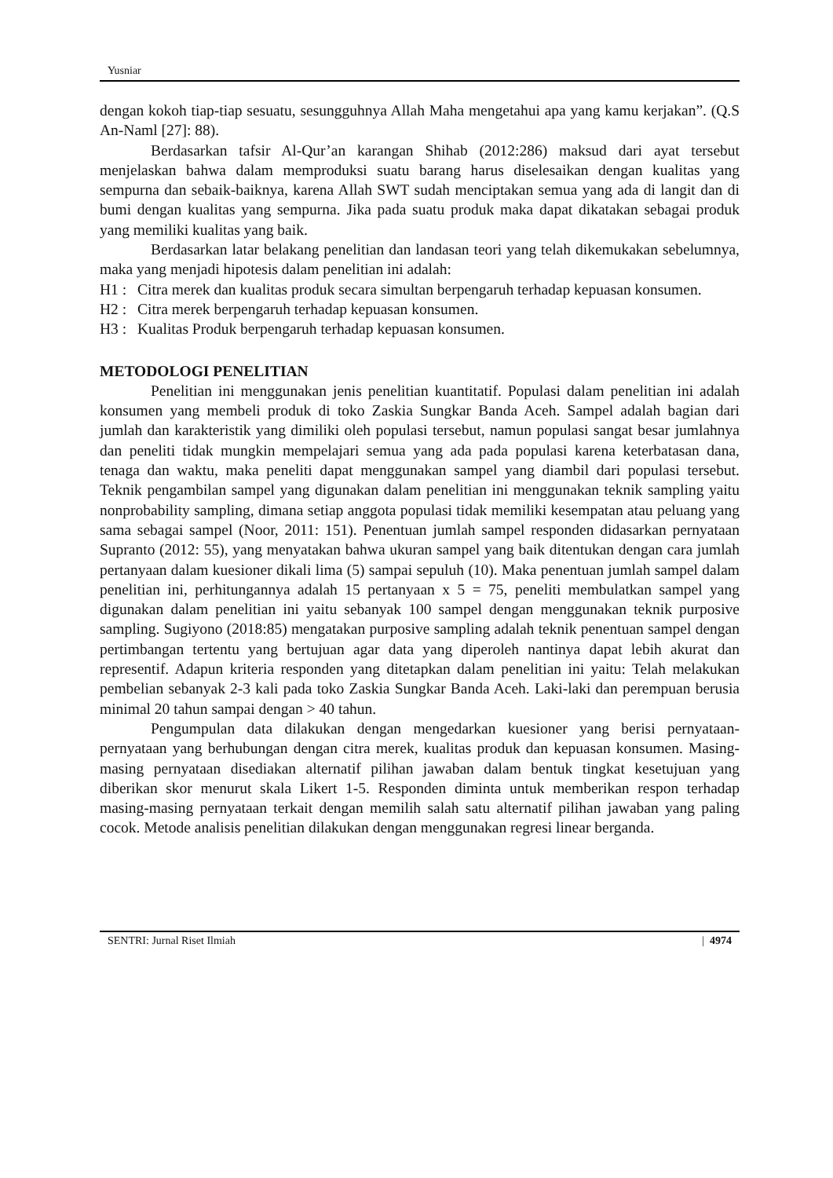Yusniar
dengan kokoh tiap-tiap sesuatu, sesungguhnya Allah Maha mengetahui apa yang kamu kerjakan”. (Q.S An-Naml [27]: 88).
Berdasarkan tafsir Al-Qur’an karangan Shihab (2012:286) maksud dari ayat tersebut menjelaskan bahwa dalam memproduksi suatu barang harus diselesaikan dengan kualitas yang sempurna dan sebaik-baiknya, karena Allah SWT sudah menciptakan semua yang ada di langit dan di bumi dengan kualitas yang sempurna. Jika pada suatu produk maka dapat dikatakan sebagai produk yang memiliki kualitas yang baik.
Berdasarkan latar belakang penelitian dan landasan teori yang telah dikemukakan sebelumnya, maka yang menjadi hipotesis dalam penelitian ini adalah:
H1 : Citra merek dan kualitas produk secara simultan berpengaruh terhadap kepuasan konsumen.
H2 : Citra merek berpengaruh terhadap kepuasan konsumen.
H3 : Kualitas Produk berpengaruh terhadap kepuasan konsumen.
METODOLOGI PENELITIAN
Penelitian ini menggunakan jenis penelitian kuantitatif. Populasi dalam penelitian ini adalah konsumen yang membeli produk di toko Zaskia Sungkar Banda Aceh. Sampel adalah bagian dari jumlah dan karakteristik yang dimiliki oleh populasi tersebut, namun populasi sangat besar jumlahnya dan peneliti tidak mungkin mempelajari semua yang ada pada populasi karena keterbatasan dana, tenaga dan waktu, maka peneliti dapat menggunakan sampel yang diambil dari populasi tersebut. Teknik pengambilan sampel yang digunakan dalam penelitian ini menggunakan teknik sampling yaitu nonprobability sampling, dimana setiap anggota populasi tidak memiliki kesempatan atau peluang yang sama sebagai sampel (Noor, 2011: 151). Penentuan jumlah sampel responden didasarkan pernyataan Supranto (2012: 55), yang menyatakan bahwa ukuran sampel yang baik ditentukan dengan cara jumlah pertanyaan dalam kuesioner dikali lima (5) sampai sepuluh (10). Maka penentuan jumlah sampel dalam penelitian ini, perhitungannya adalah 15 pertanyaan x 5 = 75, peneliti membulatkan sampel yang digunakan dalam penelitian ini yaitu sebanyak 100 sampel dengan menggunakan teknik purposive sampling. Sugiyono (2018:85) mengatakan purposive sampling adalah teknik penentuan sampel dengan pertimbangan tertentu yang bertujuan agar data yang diperoleh nantinya dapat lebih akurat dan representif. Adapun kriteria responden yang ditetapkan dalam penelitian ini yaitu: Telah melakukan pembelian sebanyak 2-3 kali pada toko Zaskia Sungkar Banda Aceh. Laki-laki dan perempuan berusia minimal 20 tahun sampai dengan > 40 tahun.
Pengumpulan data dilakukan dengan mengedarkan kuesioner yang berisi pernyataan-pernyataan yang berhubungan dengan citra merek, kualitas produk dan kepuasan konsumen. Masing-masing pernyataan disediakan alternatif pilihan jawaban dalam bentuk tingkat kesetujuan yang diberikan skor menurut skala Likert 1-5. Responden diminta untuk memberikan respon terhadap masing-masing pernyataan terkait dengan memilih salah satu alternatif pilihan jawaban yang paling cocok. Metode analisis penelitian dilakukan dengan menggunakan regresi linear berganda.
SENTRI: Jurnal Riset Ilmiah | 4974